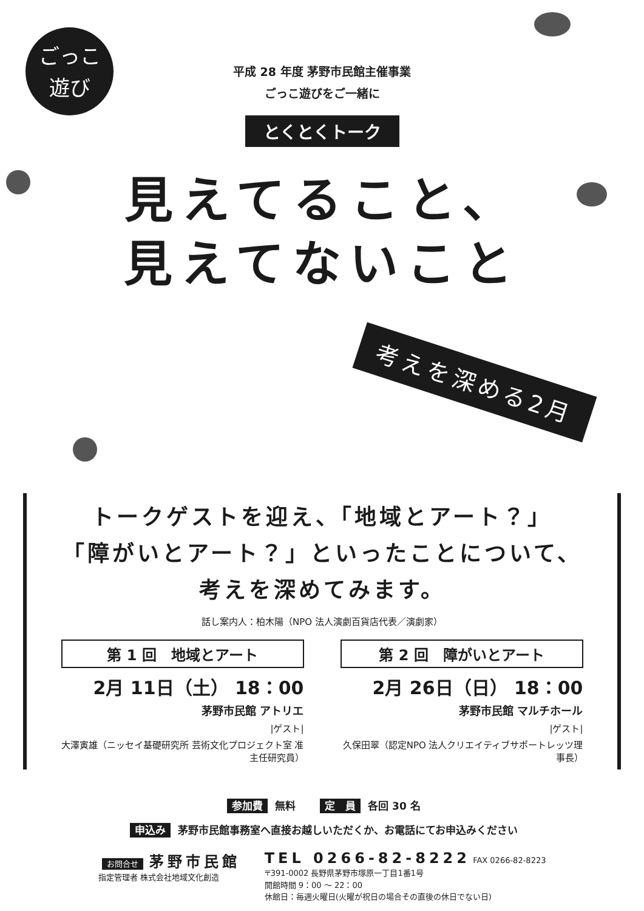ごっこ
遊び
平成 28 年度 茅野市民館主催事業
ごっこ遊びをご一緒に
とくとくトーク
見えてること、
見えてないこと
考えを深める2月
トークゲストを迎え、「地域とアート？」
「障がいとアート？」といったことについて、
考えを深めてみます。
話し案内人：柏木陽（NPO 法人演劇百貨店代表／演劇家）
第 1 回　地域とアート
2月 11日（土） 18：00
茅野市民館 アトリエ
|ゲスト|
大澤寅雄（ニッセイ基礎研究所 芸術文化プロジェクト室 准主任研究員）
第 2 回　障がいとアート
2月 26日（日） 18：00
茅野市民館 マルチホール
|ゲスト|
久保田翠（認定NPO 法人クリエイティブサポートレッツ理事長）
参加費 無料　　定　員 各回 30 名
申込み 茅野市民館事務室へ直接お越しいただくか、お電話にてお申込みください
お問合せ 茅野市民館
指定管理者 株式会社地域文化創造
TEL 0266-82-8222 FAX 0266-82-8223
〒391-0002 長野県茅野市塚原一丁目1番1号
開館時間 9：00 〜 22：00
休館日：毎週火曜日(火曜が祝日の場合その直後の休日でない日)